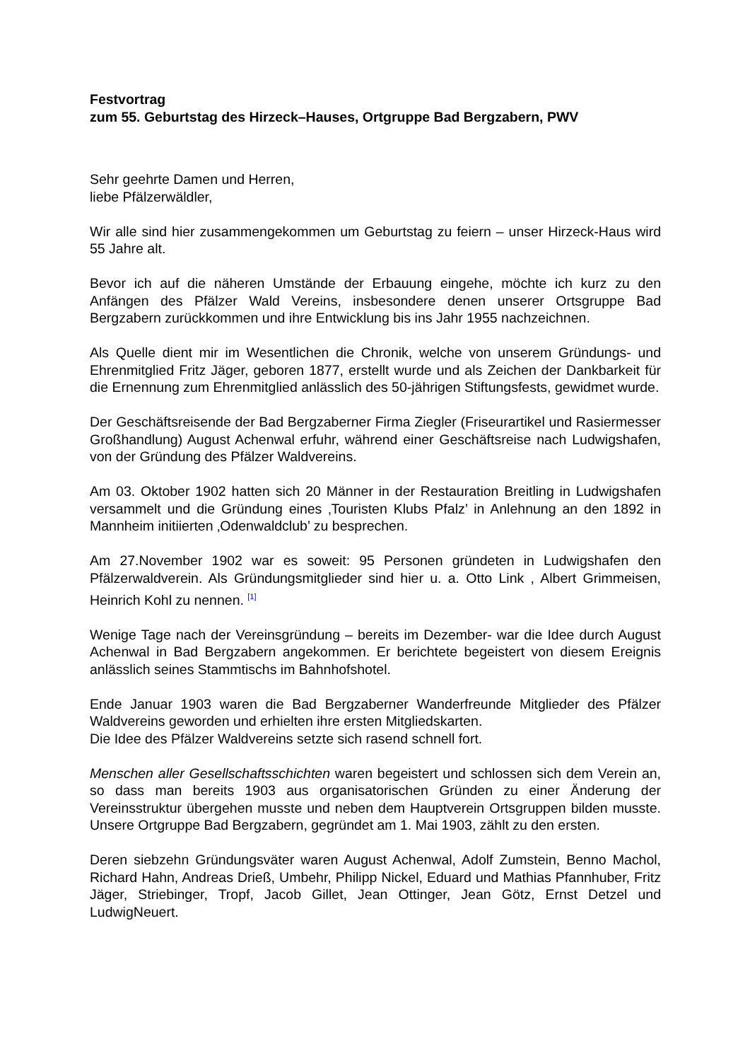Festvortrag
zum 55. Geburtstag des Hirzeck–Hauses, Ortgruppe Bad Bergzabern, PWV
Sehr geehrte Damen und Herren,
liebe Pfälzerwäldler,
Wir alle sind hier zusammengekommen um Geburtstag zu feiern – unser Hirzeck-Haus wird 55 Jahre alt.
Bevor ich auf die näheren Umstände der Erbauung eingehe, möchte ich kurz zu den Anfängen des Pfälzer Wald Vereins, insbesondere denen unserer Ortsgruppe Bad Bergzabern zurückkommen und ihre Entwicklung bis ins Jahr 1955 nachzeichnen.
Als Quelle dient mir im Wesentlichen die Chronik, welche von unserem Gründungs- und Ehrenmitglied Fritz Jäger, geboren 1877, erstellt wurde und als Zeichen der Dankbarkeit für die Ernennung zum Ehrenmitglied anlässlich des 50-jährigen Stiftungsfests, gewidmet wurde.
Der Geschäftsreisende der Bad Bergzaberner Firma Ziegler (Friseurartikel und Rasiermesser Großhandlung) August Achenwal erfuhr, während einer Geschäftsreise nach Ludwigshafen, von der Gründung des Pfälzer Waldvereins.
Am 03. Oktober 1902 hatten sich 20 Männer in der Restauration Breitling in Ludwigshafen versammelt und die Gründung eines ‚Touristen Klubs Pfalz’ in Anlehnung an den 1892 in Mannheim initiierten ‚Odenwaldclub’ zu besprechen.
Am 27.November 1902 war es soweit: 95 Personen gründeten in Ludwigshafen den Pfälzerwaldverein. Als Gründungsmitglieder sind hier u. a. Otto Link , Albert Grimmeisen, Heinrich Kohl zu nennen. <sup>[1]</sup>
Wenige Tage nach der Vereinsgründung – bereits im Dezember- war die Idee durch August Achenwal in Bad Bergzabern angekommen. Er berichtete begeistert von diesem Ereignis anlässlich seines Stammtischs im Bahnhofshotel.
Ende Januar 1903 waren die Bad Bergzaberner Wanderfreunde Mitglieder des Pfälzer Waldvereins geworden und erhielten ihre ersten Mitgliedskarten.
Die Idee des Pfälzer Waldvereins setzte sich rasend schnell fort.
Menschen aller Gesellschaftsschichten waren begeistert und schlossen sich dem Verein an, so dass man bereits 1903 aus organisatorischen Gründen zu einer Änderung der Vereinsstruktur übergehen musste und neben dem Hauptverein Ortsgruppen bilden musste. Unsere Ortgruppe Bad Bergzabern, gegründet am 1. Mai 1903, zählt zu den ersten.
Deren siebzehn Gründungsväter waren August Achenwal, Adolf Zumstein, Benno Machol, Richard Hahn, Andreas Drieß, Umbehr, Philipp Nickel, Eduard und Mathias Pfannhuber, Fritz Jäger, Striebinger, Tropf, Jacob Gillet, Jean Ottinger, Jean Götz, Ernst Detzel und LudwigNeuert.